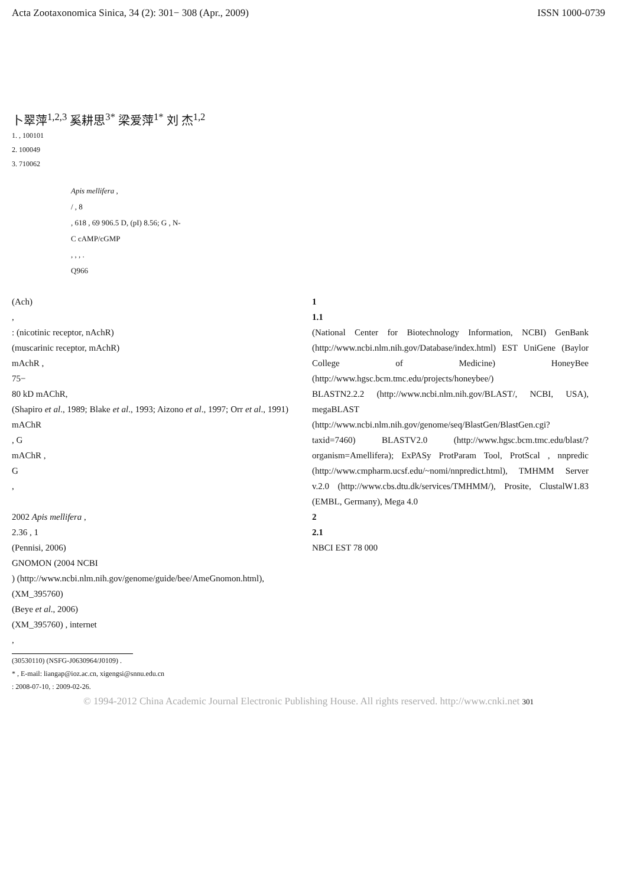Acta Zootaxonomica Sinica, 34 (2): 301− 308 (Apr., 2009) ISSN 1000-0739
卜翠萍<sup>1,2,3</sup> 奚耕思<sup>3*</sup> 梁爱萍<sup>1*</sup> 刘 杰<sup>1,2</sup>
1. , 100101
2. 100049
3. 710062
Apis mellifera ,
/ , 8
, 618 , 69 906.5 D, (pI) 8.56; G , N-
C cAMP/cGMP
, , , .
Q966
(Ach)
,
: (nicotinic receptor, nAchR)
(muscarinic receptor, mAchR)
mAchR ,
75−
80 kD mAChR,
(Shapiro et al., 1989; Blake et al., 1993; Aizono et al., 1997; Orr et al., 1991) mAChR
, G
mAChR ,
G
,
2002 Apis mellifera ,
2.36 , 1
(Pennisi, 2006)
GNOMON (2004 NCBI
) (http://www.ncbi.nlm.nih.gov/genome/guide/bee/AmeGnomon.html),
(XM_395760)
(Beye et al., 2006)
(XM_395760) , internet
,
1
1.1
(National Center for Biotechnology Information, NCBI) GenBank (http://www.ncbi.nlm.nih.gov/Database/index.html) EST UniGene (Baylor College of Medicine) HoneyBee (http://www.hgsc.bcm.tmc.edu/projects/honeybee/)
BLASTN2.2.2 (http://www.ncbi.nlm.nih.gov/BLAST/, NCBI, USA), megaBLAST (http://www.ncbi.nlm.nih.gov/genome/seq/BlastGen/BlastGen.cgi?taxid=7460) BLASTV2.0 (http://www.hgsc.bcm.tmc.edu/blast/?organism=Amellifera); ExPASy ProtParam Tool, ProtScal , nnpredic (http://www.cmpharm.ucsf.edu/~nomi/nnpredict.html), TMHMM Server v.2.0 (http://www.cbs.dtu.dk/services/TMHMM/), Prosite, ClustalW1.83 (EMBL, Germany), Mega 4.0
2
2.1
NBCI EST 78 000
(30530110) (NSFG-J0630964/J0109) .
* , E-mail: liangap@ioz.ac.cn, xigengsi@snnu.edu.cn
: 2008-07-10, : 2009-02-26.
© 1994-2012 China Academic Journal Electronic Publishing House. All rights reserved. http://www.cnki.net 301